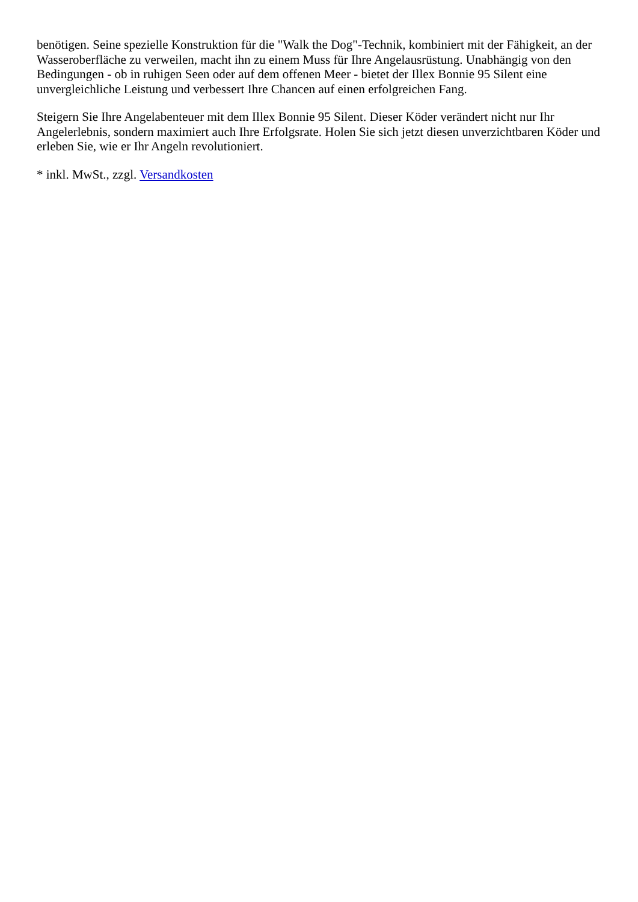benötigen. Seine spezielle Konstruktion für die "Walk the Dog"-Technik, kombiniert mit der Fähigkeit, an der Wasseroberfläche zu verweilen, macht ihn zu einem Muss für Ihre Angelausrüstung. Unabhängig von den Bedingungen - ob in ruhigen Seen oder auf dem offenen Meer - bietet der Illex Bonnie 95 Silent eine unvergleichliche Leistung und verbessert Ihre Chancen auf einen erfolgreichen Fang.
Steigern Sie Ihre Angelabenteuer mit dem Illex Bonnie 95 Silent. Dieser Köder verändert nicht nur Ihr Angelerlebnis, sondern maximiert auch Ihre Erfolgsrate. Holen Sie sich jetzt diesen unverzichtbaren Köder und erleben Sie, wie er Ihr Angeln revolutioniert.
* inkl. MwSt., zzgl. Versandkosten